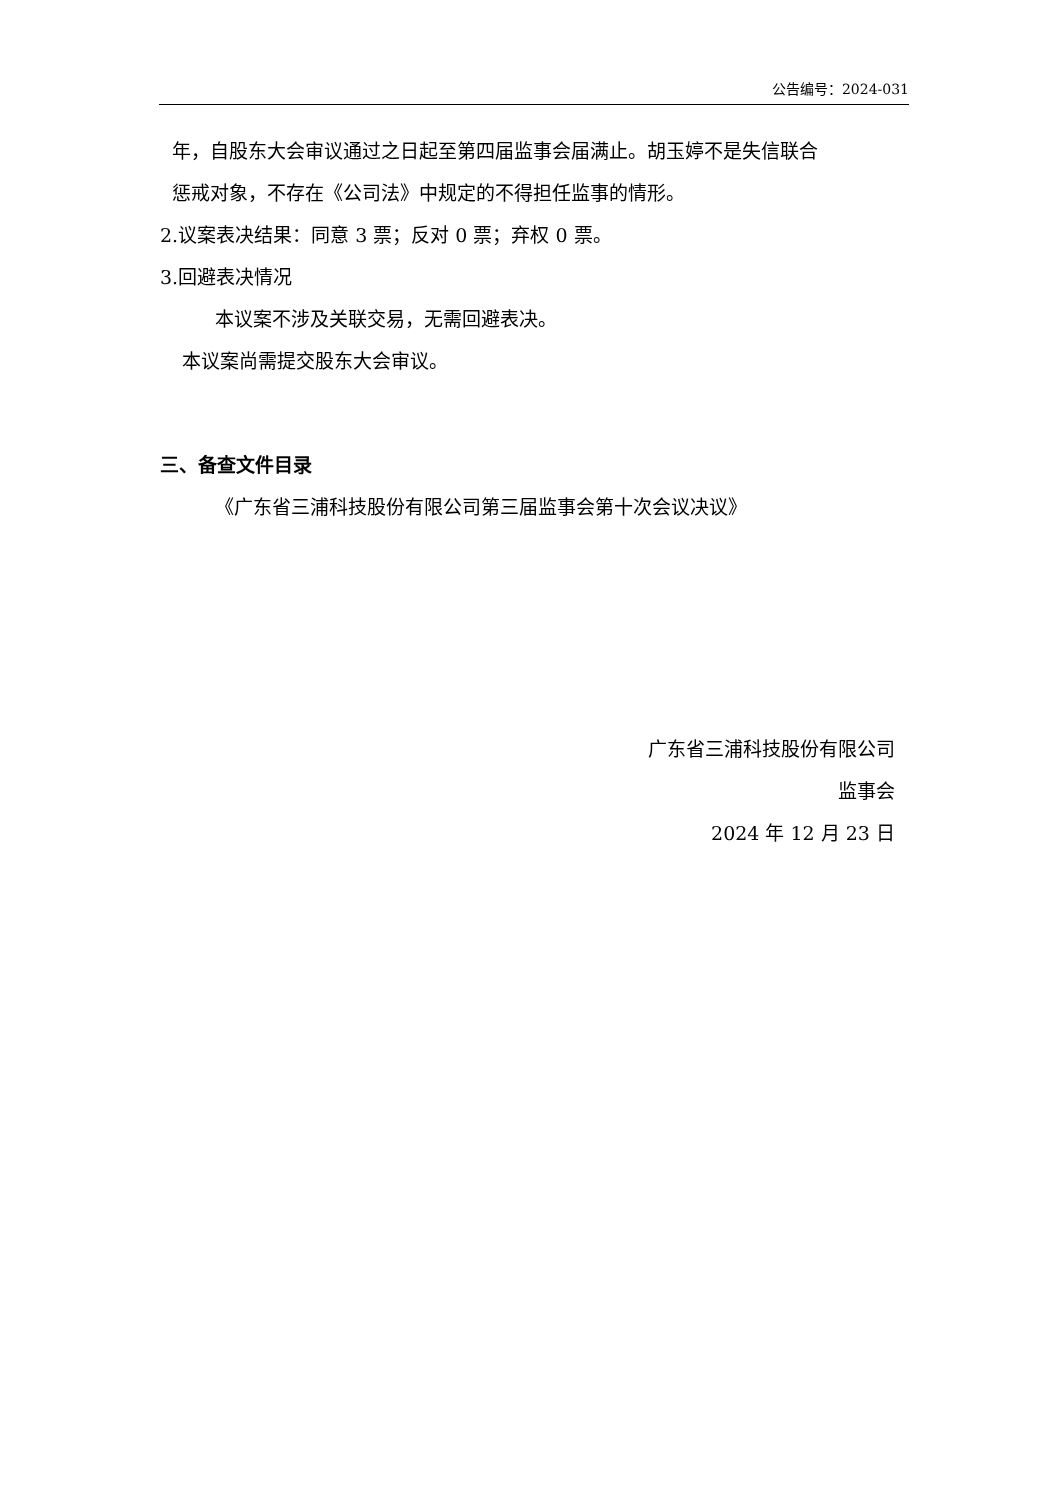公告编号：2024-031
年，自股东大会审议通过之日起至第四届监事会届满止。胡玉婷不是失信联合
惩戒对象，不存在《公司法》中规定的不得担任监事的情形。
2.议案表决结果：同意 3 票；反对 0 票；弃权 0 票。
3.回避表决情况
本议案不涉及关联交易，无需回避表决。
本议案尚需提交股东大会审议。
三、备查文件目录
《广东省三浦科技股份有限公司第三届监事会第十次会议决议》
广东省三浦科技股份有限公司
监事会
2024 年 12 月 23 日